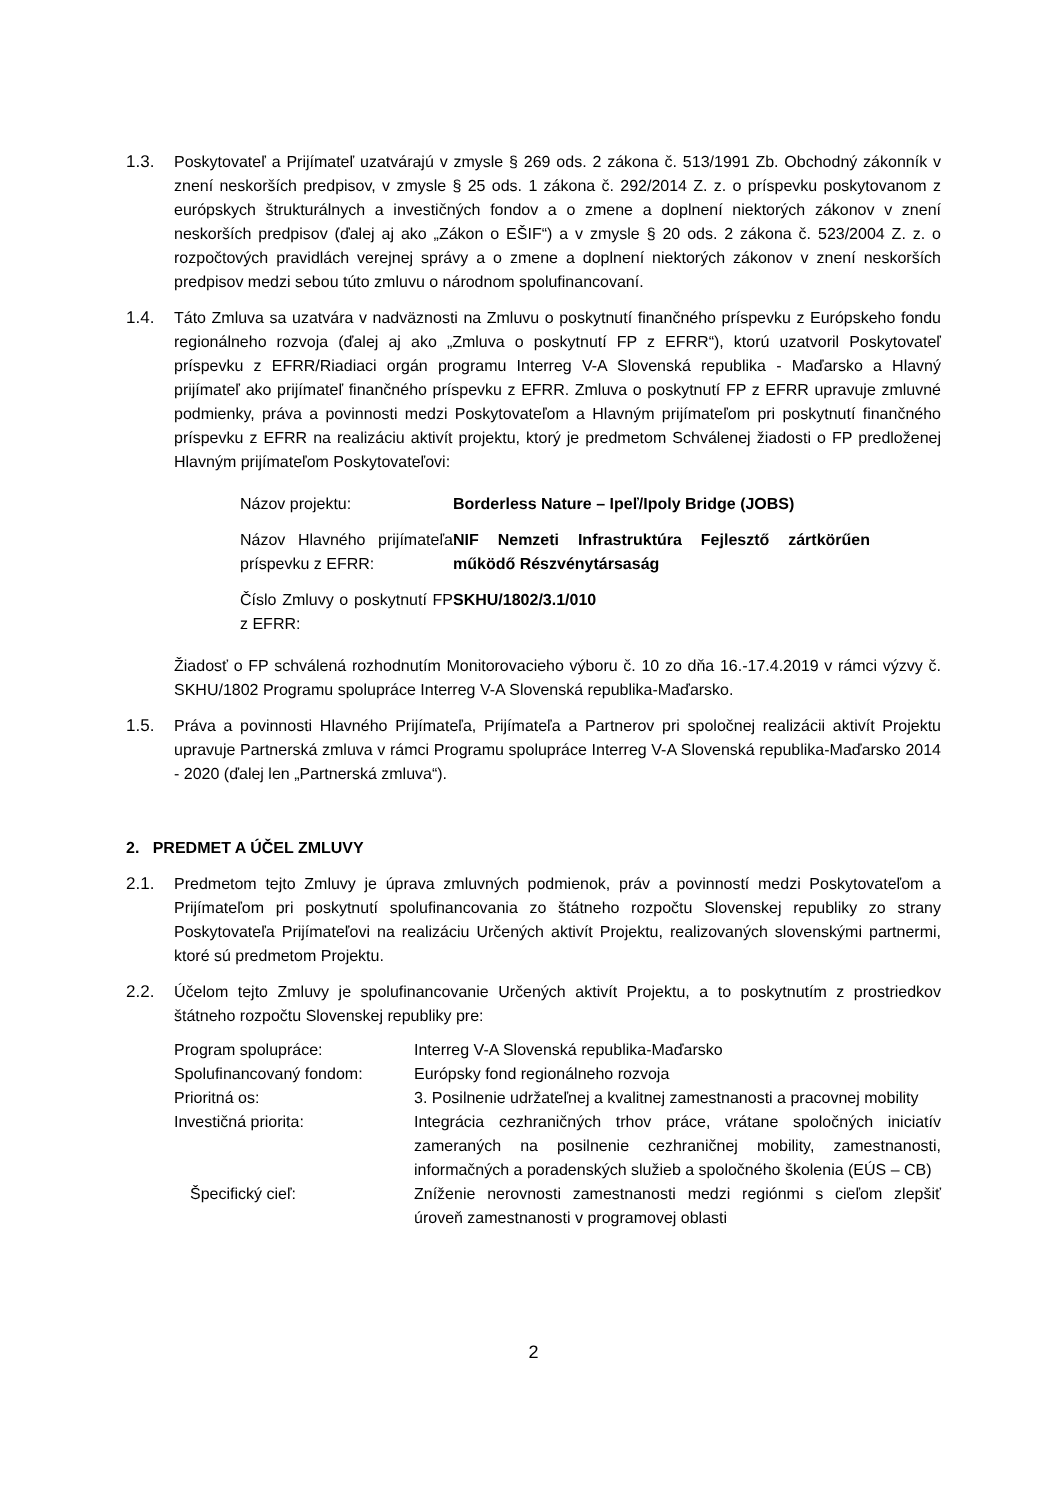1.3. Poskytovateľ a Prijímateľ uzatvárajú v zmysle § 269 ods. 2 zákona č. 513/1991 Zb. Obchodný zákonník v znení neskorších predpisov, v zmysle § 25 ods. 1 zákona č. 292/2014 Z. z. o príspevku poskytovanom z európskych štrukturálnych a investičných fondov a o zmene a doplnení niektorých zákonov v znení neskorších predpisov (ďalej aj ako „Zákon o EŠIF“) a v zmysle § 20 ods. 2 zákona č. 523/2004 Z. z. o rozpočtových pravidlách verejnej správy a o zmene a doplnení niektorých zákonov v znení neskorších predpisov medzi sebou túto zmluvu o národnom spolufinancovaní.
1.4. Táto Zmluva sa uzatvára v nadväznosti na Zmluvu o poskytnutí finančného príspevku z Európskeho fondu regionálneho rozvoja (ďalej aj ako „Zmluva o poskytnutí FP z EFRR“), ktorú uzatvoril Poskytovateľ príspevku z EFRR/Riadiaci orgán programu Interreg V-A Slovenská republika - Maďarsko a Hlavný prijímateľ ako prijímateľ finančného príspevku z EFRR. Zmluva o poskytnutí FP z EFRR upravuje zmluvné podmienky, práva a povinnosti medzi Poskytovateľom a Hlavným prijímateľom pri poskytnutí finančného príspevku z EFRR na realizáciu aktivít projektu, ktorý je predmetom Schválenej žiadosti o FP predloženej Hlavným prijímateľom Poskytovateľovi:
| Názov projektu: | Borderless Nature – Ipeľ/Ipoly Bridge (JOBS) |
| Názov Hlavného prijímateľa príspevku z EFRR: | NIF Nemzeti Infrastruktúra Fejlesztő zártkörűen működő Részvénytársaság |
| Číslo Zmluvy o poskytnutí FP z EFRR: | SKHU/1802/3.1/010 |
Žiadosť o FP schválená rozhodnutím Monitorovacieho výboru č. 10 zo dňa 16.-17.4.2019 v rámci výzvy č. SKHU/1802 Programu spolupráce Interreg V-A Slovenská republika-Maďarsko.
1.5. Práva a povinnosti Hlavného Prijímateľa, Prijímateľa a Partnerov pri spoločnej realizácii aktivít Projektu upravuje Partnerská zmluva v rámci Programu spolupráce Interreg V-A Slovenská republika-Maďarsko 2014 - 2020 (ďalej len „Partnerská zmluva“).
2. PREDMET A ÚČEL ZMLUVY
2.1. Predmetom tejto Zmluvy je úprava zmluvných podmienok, práv a povinností medzi Poskytovateľom a Prijímateľom pri poskytnutí spolufinancovania zo štátneho rozpočtu Slovenskej republiky zo strany Poskytovateľa Prijímateľovi na realizáciu Určených aktivít Projektu, realizovaných slovenskými partnermi, ktoré sú predmetom Projektu.
2.2. Účelom tejto Zmluvy je spolufinancovanie Určených aktivít Projektu, a to poskytnutím z prostriedkov štátneho rozpočtu Slovenskej republiky pre:
| Program spolupráce: | Interreg V-A Slovenská republika-Maďarsko |
| Spolufinancovaný fondom: | Európsky fond regionálneho rozvoja |
| Prioritná os: | 3. Posilnenie udržateľnej a kvalitnej zamestnanosti a pracovnej mobility |
| Investičná priorita: | Integrácia cezhraničných trhov práce, vrátane spoločných iniciatív zameraných na posilnenie cezhraničnej mobility, zamestnanosti, informačných a poradenských služieb a spoločného školenia (EÚS – CB) |
| Špecifický cieľ: | Zníženie nerovnosti zamestnanosti medzi regiónmi s cieľom zlepšiť úroveň zamestnanosti v programovej oblasti |
2